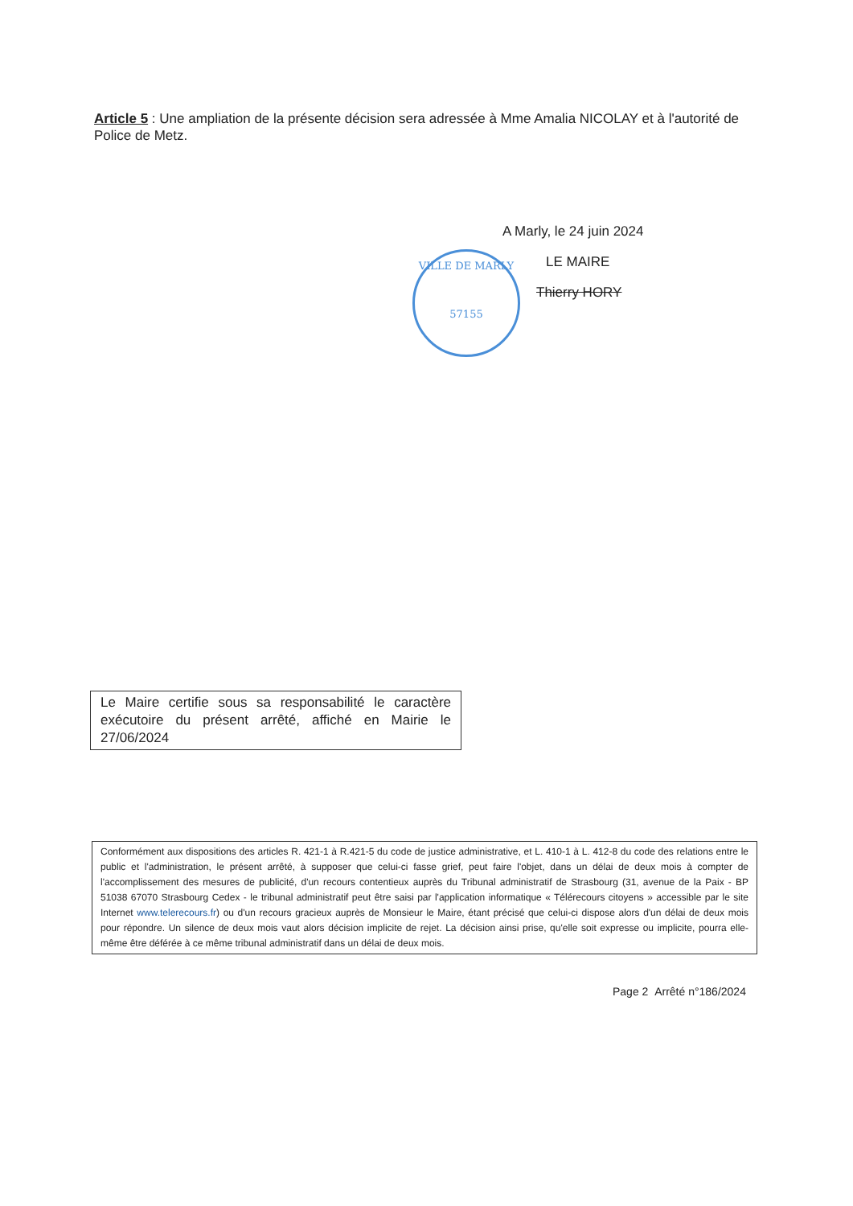Article 5 : Une ampliation de la présente décision sera adressée à Mme Amalia NICOLAY et à l'autorité de Police de Metz.
VILLE DE MARLY
57155
A Marly, le 24 juin 2024
LE MAIRE
Thierry HORY
Le Maire certifie sous sa responsabilité le caractère exécutoire du présent arrêté, affiché en Mairie le 27/06/2024
Conformément aux dispositions des articles R. 421-1 à R.421-5 du code de justice administrative, et L. 410-1 à L. 412-8 du code des relations entre le public et l'administration, le présent arrêté, à supposer que celui-ci fasse grief, peut faire l'objet, dans un délai de deux mois à compter de l'accomplissement des mesures de publicité, d'un recours contentieux auprès du Tribunal administratif de Strasbourg (31, avenue de la Paix - BP 51038 67070 Strasbourg Cedex - le tribunal administratif peut être saisi par l'application informatique « Télérecours citoyens » accessible par le site Internet www.telerecours.fr) ou d'un recours gracieux auprès de Monsieur le Maire, étant précisé que celui-ci dispose alors d'un délai de deux mois pour répondre. Un silence de deux mois vaut alors décision implicite de rejet. La décision ainsi prise, qu'elle soit expresse ou implicite, pourra elle-même être déférée à ce même tribunal administratif dans un délai de deux mois.
Page 2 Arrêté n°186/2024